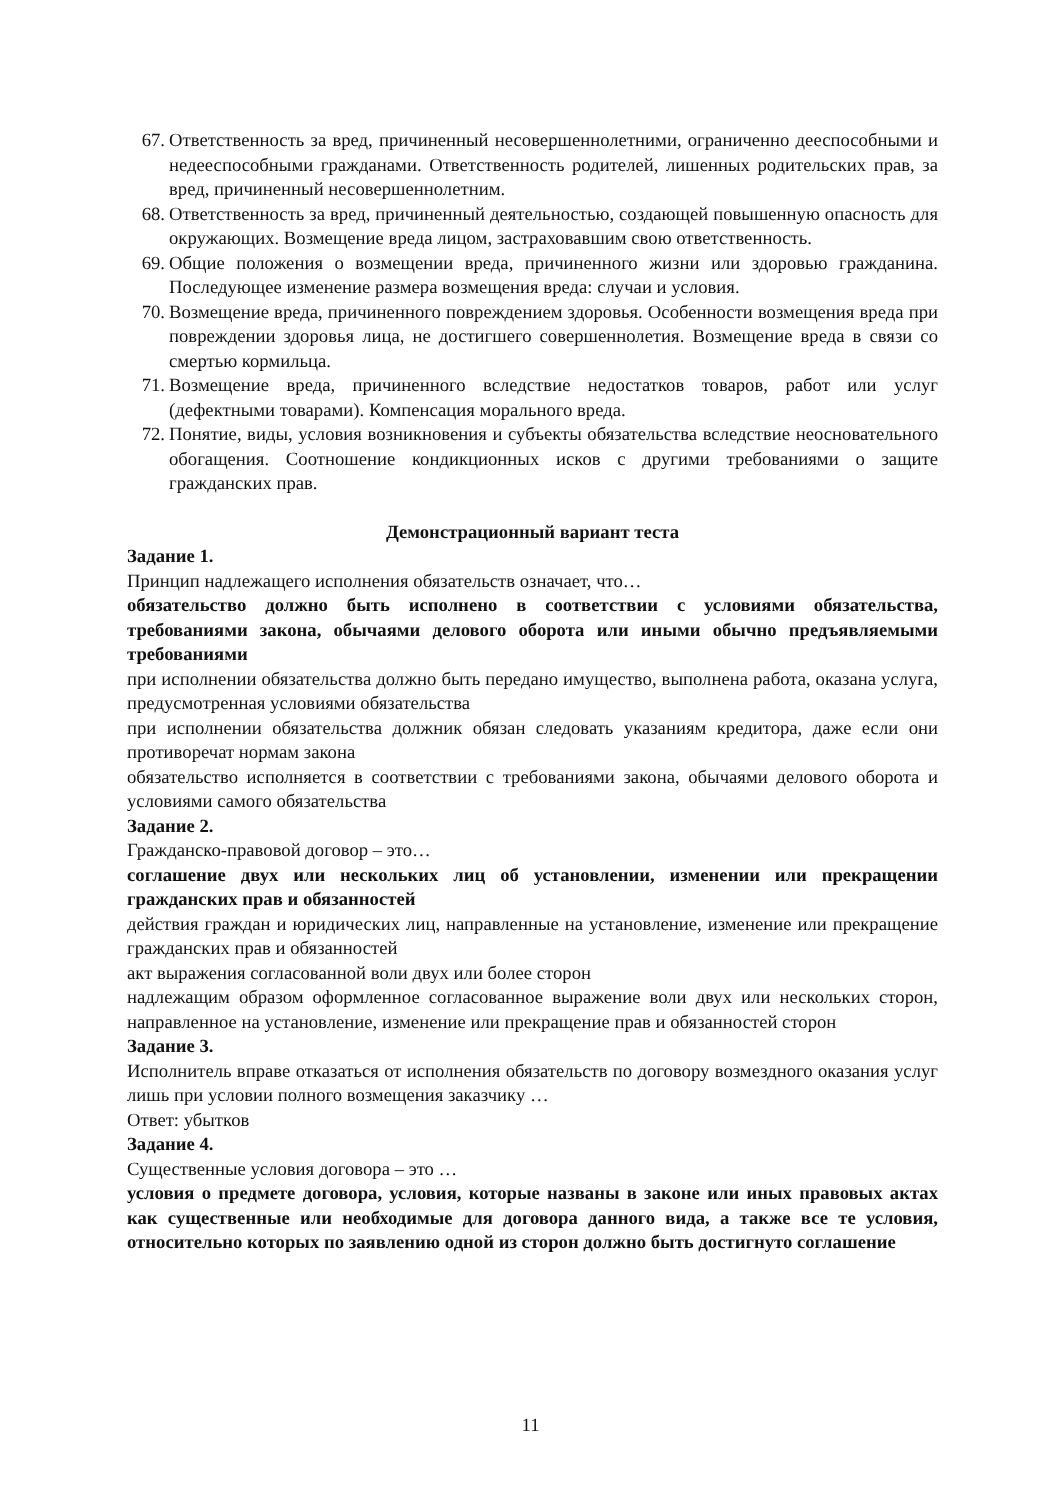67. Ответственность за вред, причиненный несовершеннолетними, ограниченно дееспособными и недееспособными гражданами. Ответственность родителей, лишенных родительских прав, за вред, причиненный несовершеннолетним.
68. Ответственность за вред, причиненный деятельностью, создающей повышенную опасность для окружающих. Возмещение вреда лицом, застраховавшим свою ответственность.
69. Общие положения о возмещении вреда, причиненного жизни или здоровью гражданина. Последующее изменение размера возмещения вреда: случаи и условия.
70. Возмещение вреда, причиненного повреждением здоровья. Особенности возмещения вреда при повреждении здоровья лица, не достигшего совершеннолетия. Возмещение вреда в связи со смертью кормильца.
71. Возмещение вреда, причиненного вследствие недостатков товаров, работ или услуг (дефектными товарами). Компенсация морального вреда.
72. Понятие, виды, условия возникновения и субъекты обязательства вследствие неосновательного обогащения. Соотношение кондикционных исков с другими требованиями о защите гражданских прав.
Демонстрационный вариант теста
Задание 1.
Принцип надлежащего исполнения обязательств означает, что…
обязательство должно быть исполнено в соответствии с условиями обязательства, требованиями закона, обычаями делового оборота или иными обычно предъявляемыми требованиями
при исполнении обязательства должно быть передано имущество, выполнена работа, оказана услуга, предусмотренная условиями обязательства
при исполнении обязательства должник обязан следовать указаниям кредитора, даже если они противоречат нормам закона
обязательство исполняется в соответствии с требованиями закона, обычаями делового оборота и условиями самого обязательства
Задание 2.
Гражданско-правовой договор – это…
соглашение двух или нескольких лиц об установлении, изменении или прекращении гражданских прав и обязанностей
действия граждан и юридических лиц, направленные на установление, изменение или прекращение гражданских прав и обязанностей
акт выражения согласованной воли двух или более сторон
надлежащим образом оформленное согласованное выражение воли двух или нескольких сторон, направленное на установление, изменение или прекращение прав и обязанностей сторон
Задание 3.
Исполнитель вправе отказаться от исполнения обязательств по договору возмездного оказания услуг лишь при условии полного возмещения заказчику …
Ответ: убытков
Задание 4.
Существенные условия договора – это …
условия о предмете договора, условия, которые названы в законе или иных правовых актах как существенные или необходимые для договора данного вида, а также все те условия, относительно которых по заявлению одной из сторон должно быть достигнуто соглашение
11